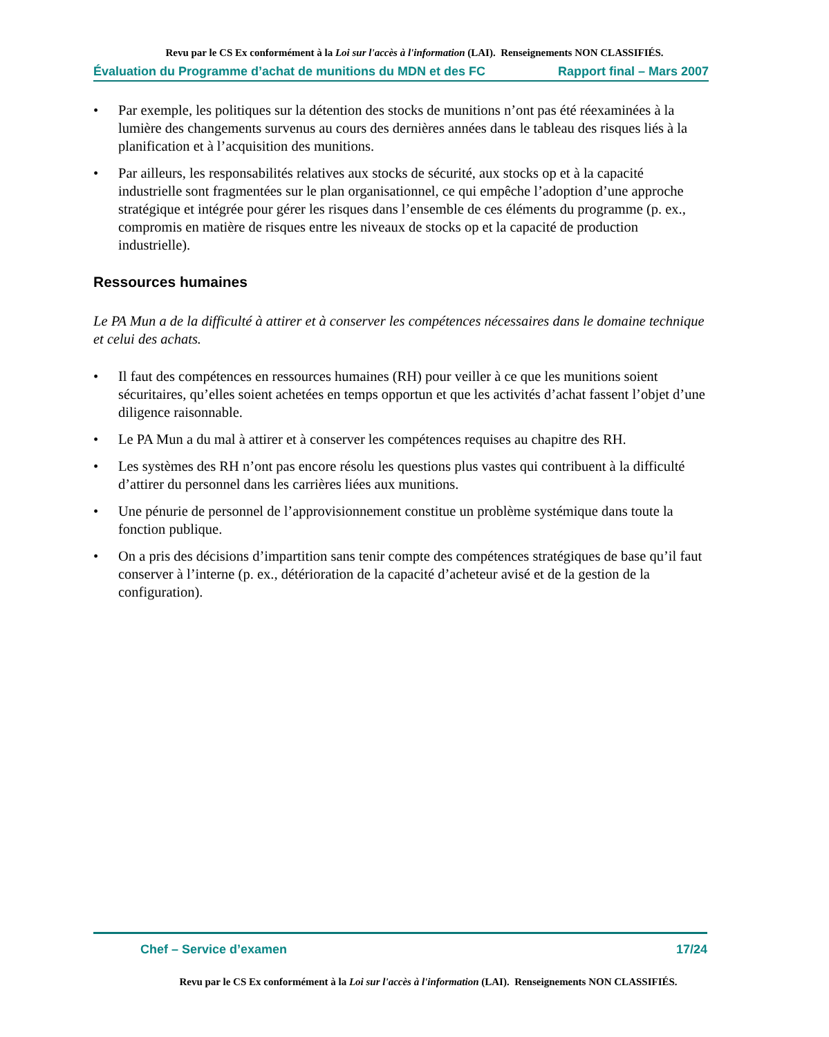Revu par le CS Ex conformément à la Loi sur l'accès à l'information (LAI). Renseignements NON CLASSIFIÉS.
Évaluation du Programme d’achat de munitions du MDN et des FC Rapport final – Mars 2007
• Par exemple, les politiques sur la détention des stocks de munitions n’ont pas été réexaminées à la lumière des changements survenus au cours des dernières années dans le tableau des risques liés à la planification et à l’acquisition des munitions.
• Par ailleurs, les responsabilités relatives aux stocks de sécurité, aux stocks op et à la capacité industrielle sont fragmentées sur le plan organisationnel, ce qui empêche l’adoption d’une approche stratégique et intégrée pour gérer les risques dans l’ensemble de ces éléments du programme (p. ex., compromis en matière de risques entre les niveaux de stocks op et la capacité de production industrielle).
Ressources humaines
Le PA Mun a de la difficulté à attirer et à conserver les compétences nécessaires dans le domaine technique et celui des achats.
• Il faut des compétences en ressources humaines (RH) pour veiller à ce que les munitions soient sécuritaires, qu’elles soient achetées en temps opportun et que les activités d’achat fassent l’objet d’une diligence raisonnable.
• Le PA Mun a du mal à attirer et à conserver les compétences requises au chapitre des RH.
• Les systèmes des RH n’ont pas encore résolu les questions plus vastes qui contribuent à la difficulté d’attirer du personnel dans les carrières liées aux munitions.
• Une pénurie de personnel de l’approvisionnement constitue un problème systémique dans toute la fonction publique.
• On a pris des décisions d’impartition sans tenir compte des compétences stratégiques de base qu’il faut conserver à l’interne (p. ex., détérioration de la capacité d’acheteur avisé et de la gestion de la configuration).
Chef – Service d’examen 17/24
Revu par le CS Ex conformément à la Loi sur l'accès à l'information (LAI). Renseignements NON CLASSIFIÉS.